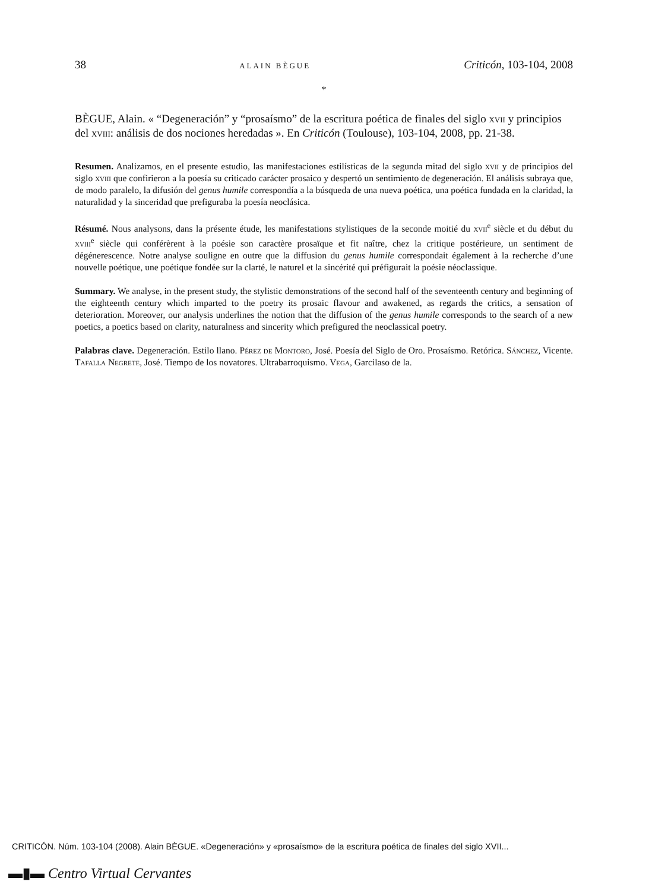38 ALAIN BÈGUE Criticón, 103-104, 2008
*
BÈGUE, Alain. « “Degeneración” y “prosaísmo” de la escritura poética de finales del siglo xvii y principios del xviii: análisis de dos nociones heredadas ». En Criticón (Toulouse), 103-104, 2008, pp. 21-38.
Resumen. Analizamos, en el presente estudio, las manifestaciones estilísticas de la segunda mitad del siglo xvii y de principios del siglo xviii que confirieron a la poesía su criticado carácter prosaico y despertó un sentimiento de degeneración. El análisis subraya que, de modo paralelo, la difusión del genus humile correspondía a la búsqueda de una nueva poética, una poética fundada en la claridad, la naturalidad y la sinceridad que prefiguraba la poesía neoclásica.
Résumé. Nous analysons, dans la présente étude, les manifestations stylistiques de la seconde moitié du xvii<sup>e</sup> siècle et du début du xviii<sup>e</sup> siècle qui conférèrent à la poésie son caractère prosaïque et fit naître, chez la critique postérieure, un sentiment de dégénerescence. Notre analyse souligne en outre que la diffusion du genus humile correspondait également à la recherche d’une nouvelle poétique, une poétique fondée sur la clarté, le naturel et la sincérité qui préfigurait la poésie néoclassique.
Summary. We analyse, in the present study, the stylistic demonstrations of the second half of the seventeenth century and beginning of the eighteenth century which imparted to the poetry its prosaic flavour and awakened, as regards the critics, a sensation of deterioration. Moreover, our analysis underlines the notion that the diffusion of the genus humile corresponds to the search of a new poetics, a poetics based on clarity, naturalness and sincerity which prefigured the neoclassical poetry.
Palabras clave. Degeneración. Estilo llano. Pérez de Montoro, José. Poesía del Siglo de Oro. Prosaísmo. Retórica. Sánchez, Vicente. Tafalla Negrete, José. Tiempo de los novatores. Ultrabarroquismo. Vega, Garcilaso de la.
CRITICÓN. Núm. 103-104 (2008). Alain BÈGUE. «Degeneración» y «prosaísmo» de la escritura poética de finales del siglo XVII...
▬▮▬ Centro Virtual Cervantes